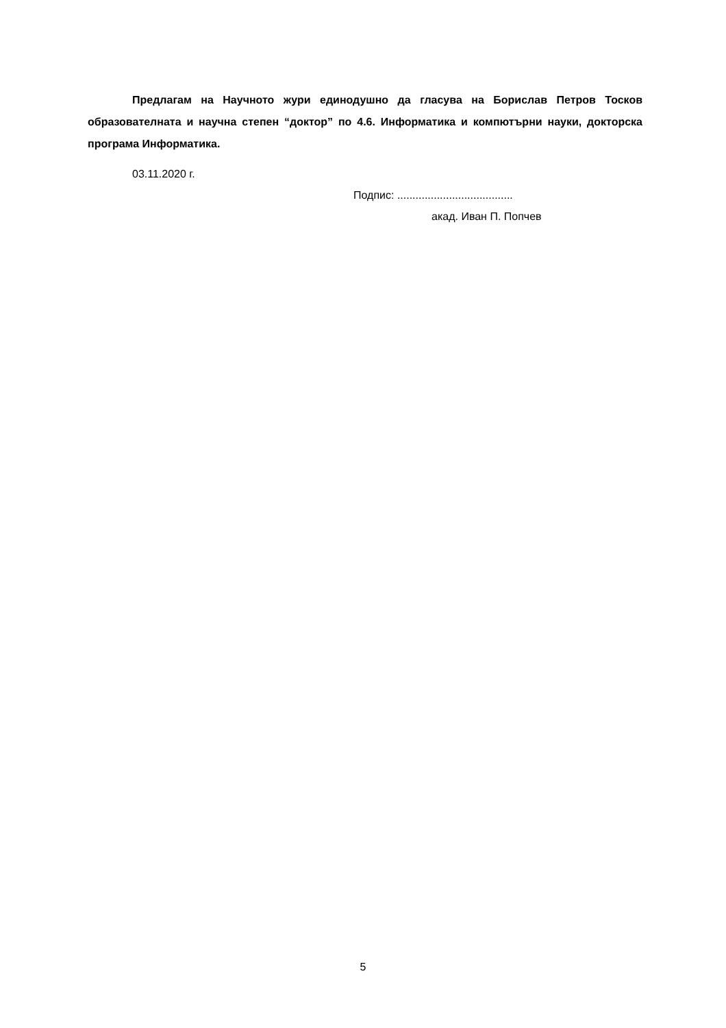Предлагам на Научното жури единодушно да гласува на Борислав Петров Тосков образователната и научна степен “доктор” по 4.6. Информатика и компютърни науки, докторска програма Информатика.
03.11.2020 г.
Подпис: ......................................
акад. Иван П. Попчев
5